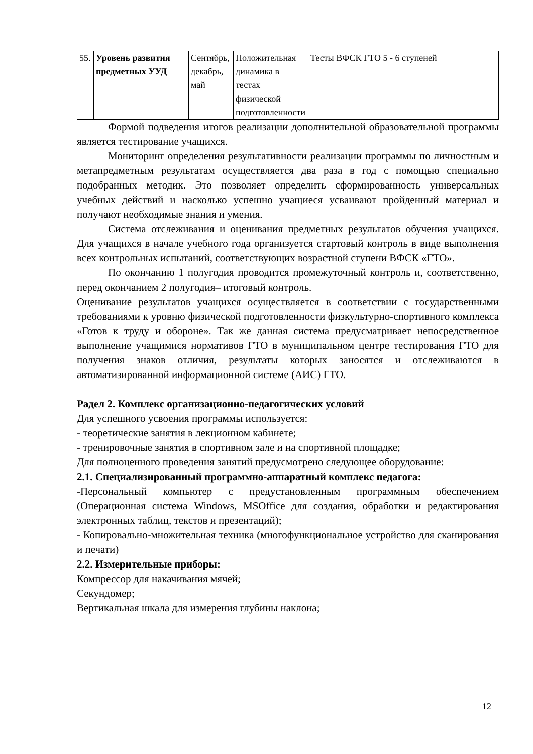| 55. | Уровень развития предметных УУД | Сентябрь, декабрь, май | Положительная динамика в тестах физической подготовленности | Тесты ВФСК ГТО 5 - 6 ступеней |
Формой подведения итогов реализации дополнительной образовательной программы является тестирование учащихся.
Мониторинг определения результативности реализации программы по личностным и метапредметным результатам осуществляется два раза в год с помощью специально подобранных методик. Это позволяет определить сформированность универсальных учебных действий и насколько успешно учащиеся усваивают пройденный материал и получают необходимые знания и умения.
Система отслеживания и оценивания предметных результатов обучения учащихся. Для учащихся в начале учебного года организуется стартовый контроль в виде выполнения всех контрольных испытаний, соответствующих возрастной ступени ВФСК «ГТО».
По окончанию 1 полугодия проводится промежуточный контроль и, соответственно, перед окончанием 2 полугодия– итоговый контроль.
Оценивание результатов учащихся осуществляется в соответствии с государственными требованиями к уровню физической подготовленности физкультурно-спортивного комплекса «Готов к труду и обороне». Так же данная система предусматривает непосредственное выполнение учащимися нормативов ГТО в муниципальном центре тестирования ГТО для получения знаков отличия, результаты которых заносятся и отслеживаются в автоматизированной информационной системе (АИС) ГТО.
Радел 2. Комплекс организационно-педагогических условий
Для успешного усвоения программы используется:
- теоретические занятия в лекционном кабинете;
- тренировочные занятия в спортивном зале и на спортивной площадке;
Для полноценного проведения занятий предусмотрено следующее оборудование:
2.1. Специализированный программно-аппаратный комплекс педагога:
-Персональный компьютер с предустановленным программным обеспечением (Операционная система Windows, MSOffice для создания, обработки и редактирования электронных таблиц, текстов и презентаций);
- Копировально-множительная техника (многофункциональное устройство для сканирования и печати)
2.2. Измерительные приборы:
Компрессор для накачивания мячей;
Секундомер;
Вертикальная шкала для измерения глубины наклона;
12